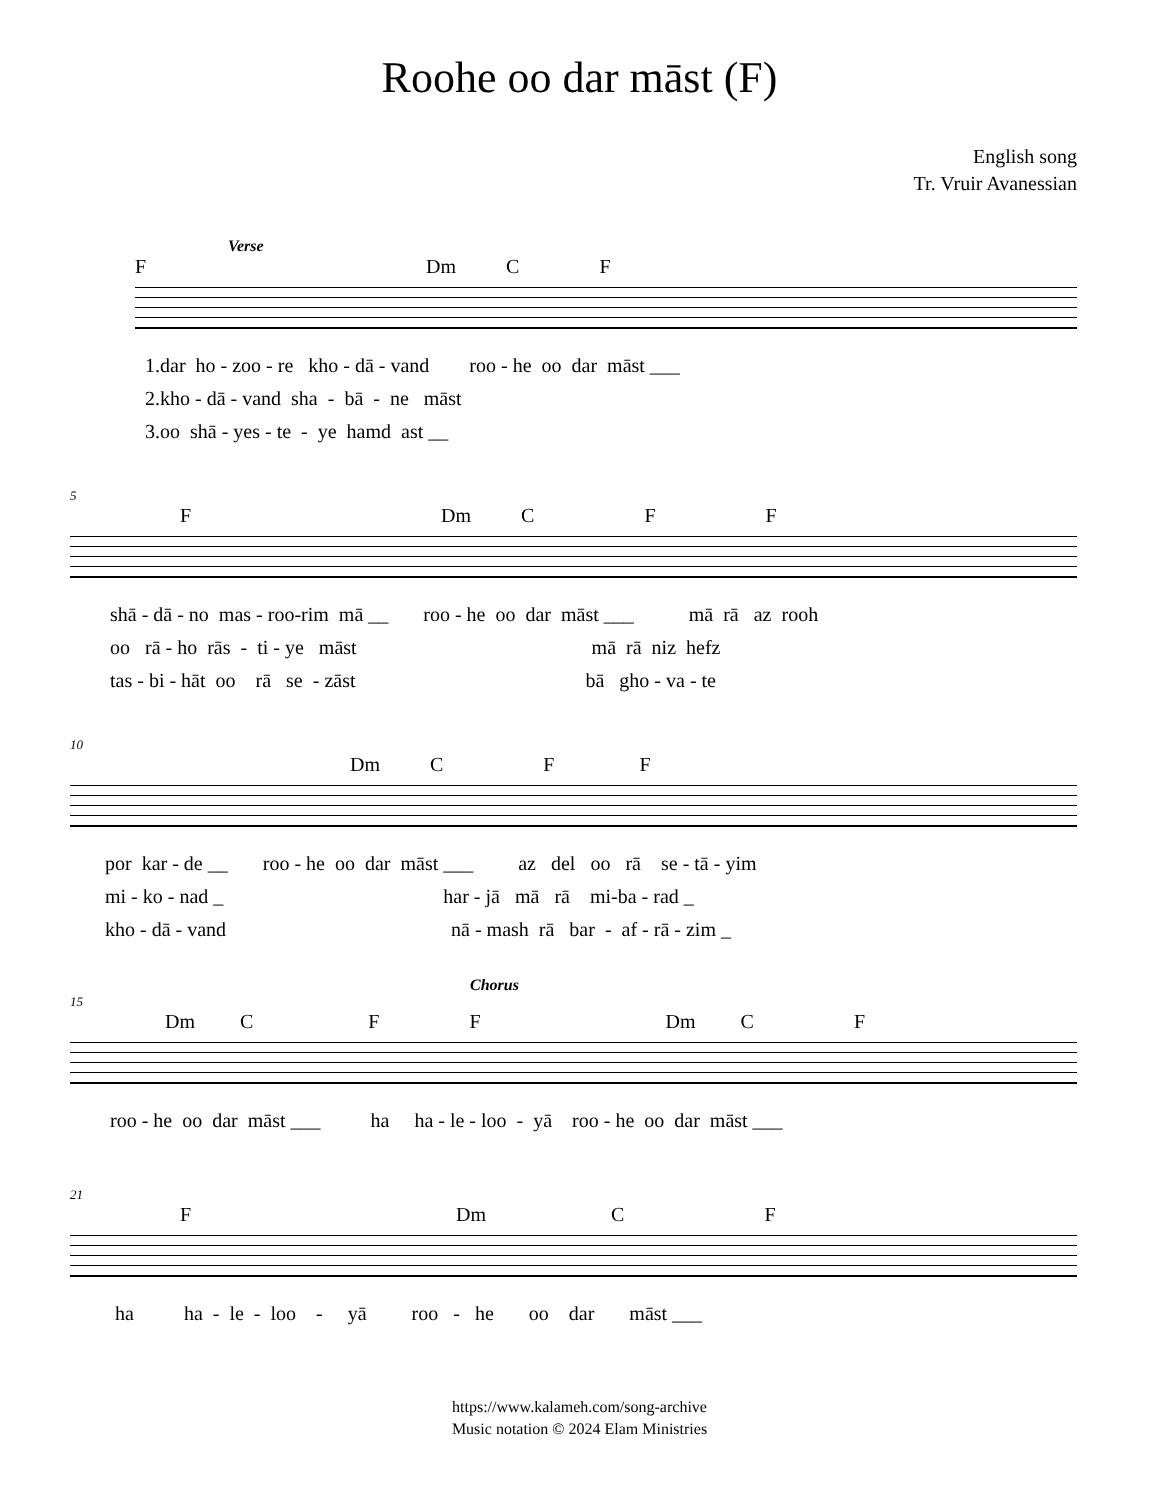Roohe oo dar māst (F)
English song
Tr. Vruir Avanessian
Verse
F Dm C F
1.dar ho - zoo - re kho - dā - vand roo - he oo dar māst ___ 2.kho - dā - vand sha - bā - ne māst 3.oo shā - yes - te - ye hamd ast __
5
F Dm C F F
shā - dā - no mas - roo-rim mā __ roo - he oo dar māst ___ mā rā az rooh oo rā - ho rās - ti - ye māst mā rā niz hefz tas - bi - hāt oo rā se - zāst bā gho - va - te
10
Dm C F F
por kar - de __ roo - he oo dar māst ___ az del oo rā se - tā - yim mi - ko - nad _ har - jā mā rā mi-ba - rad _ kho - dā - vand nā - mash rā bar - af - rā - zim _
Chorus
15
Dm C F F Dm C F
roo - he oo dar māst ___ ha ha - le - loo - yā roo - he oo dar māst ___
21
F Dm C F
ha ha - le - loo - yā roo - he oo dar māst ___
https://www.kalameh.com/song-archive
Music notation © 2024 Elam Ministries